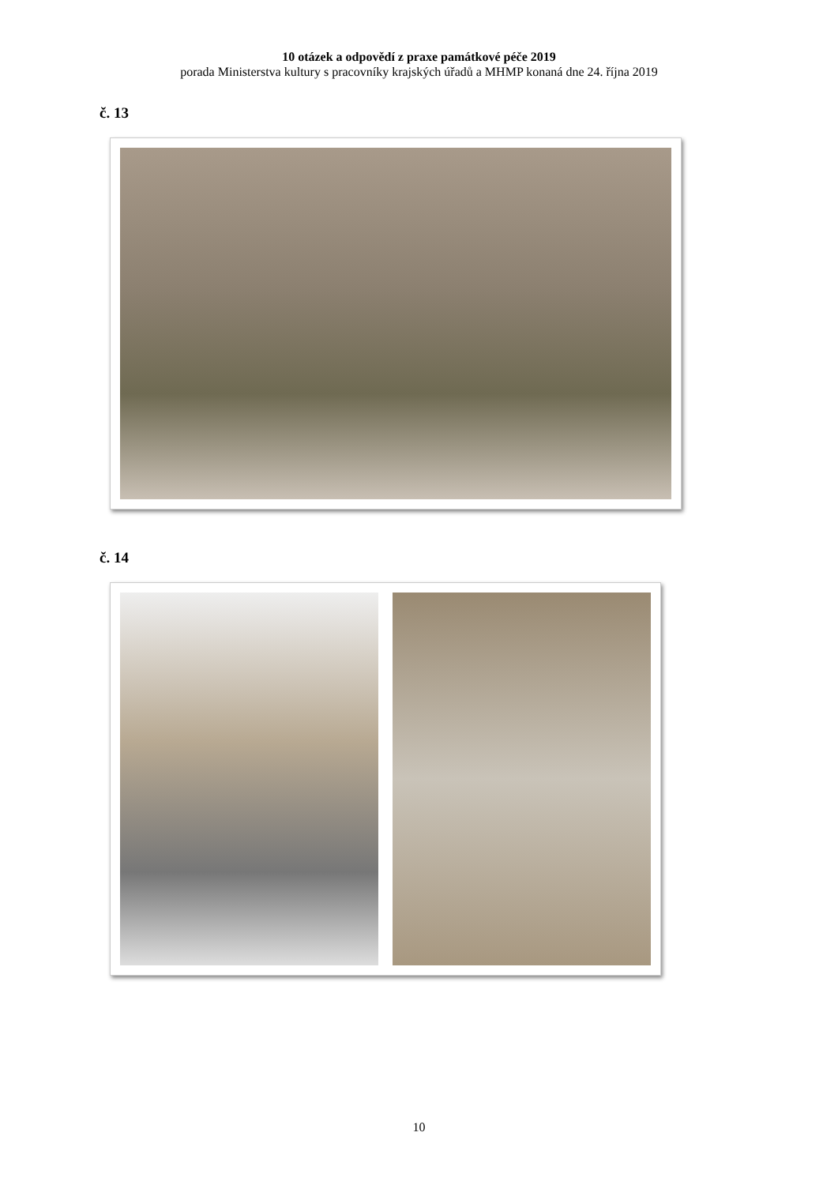10 otázek a odpovědí z praxe památkové péče 2019
porada Ministerstva kultury s pracovníky krajských úřadů a MHMP konaná dne 24. října 2019
č. 13
č. 14
10